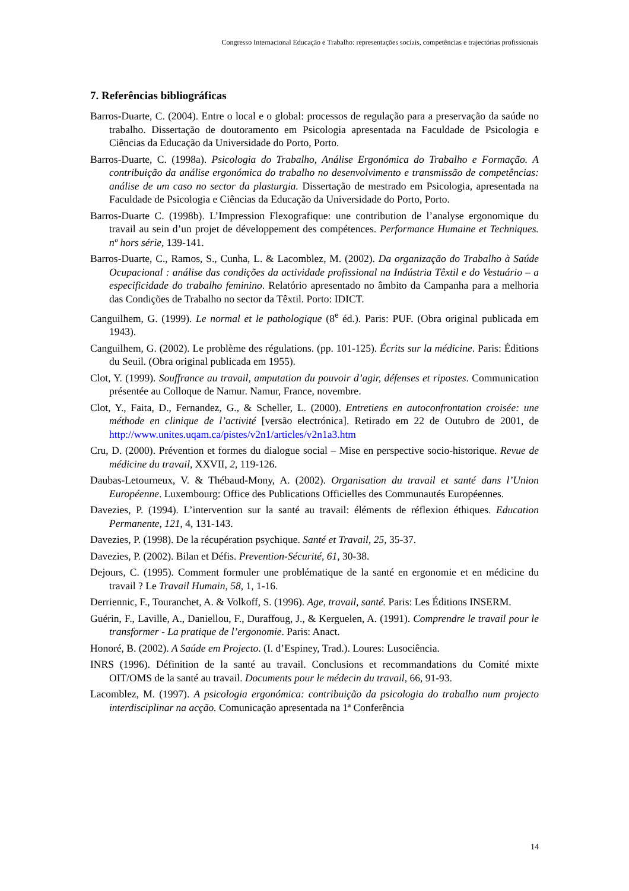Congresso Internacional Educação e Trabalho: representações sociais, competências e trajectórias profissionais
7. Referências bibliográficas
Barros-Duarte, C. (2004). Entre o local e o global: processos de regulação para a preservação da saúde no trabalho. Dissertação de doutoramento em Psicologia apresentada na Faculdade de Psicologia e Ciências da Educação da Universidade do Porto, Porto.
Barros-Duarte, C. (1998a). Psicologia do Trabalho, Análise Ergonómica do Trabalho e Formação. A contribuição da análise ergonómica do trabalho no desenvolvimento e transmissão de competências: análise de um caso no sector da plasturgia. Dissertação de mestrado em Psicologia, apresentada na Faculdade de Psicologia e Ciências da Educação da Universidade do Porto, Porto.
Barros-Duarte C. (1998b). L’Impression Flexografique: une contribution de l’analyse ergonomique du travail au sein d’un projet de développement des compétences. Performance Humaine et Techniques. nº hors série, 139-141.
Barros-Duarte, C., Ramos, S., Cunha, L. & Lacomblez, M. (2002). Da organização do Trabalho à Saúde Ocupacional : análise das condições da actividade profissional na Indústria Têxtil e do Vestuário – a especificidade do trabalho feminino. Relatório apresentado no âmbito da Campanha para a melhoria das Condições de Trabalho no sector da Têxtil. Porto: IDICT.
Canguilhem, G. (1999). Le normal et le pathologique (8<sup>e</sup> éd.). Paris: PUF. (Obra original publicada em 1943).
Canguilhem, G. (2002). Le problème des régulations. (pp. 101-125). Écrits sur la médicine. Paris: Éditions du Seuil. (Obra original publicada em 1955).
Clot, Y. (1999). Souffrance au travail, amputation du pouvoir d’agir, défenses et ripostes. Communication présentée au Colloque de Namur. Namur, France, novembre.
Clot, Y., Faita, D., Fernandez, G., & Scheller, L. (2000). Entretiens en autoconfrontation croisée: une méthode en clinique de l’activité [versão electrónica]. Retirado em 22 de Outubro de 2001, de http://www.unites.uqam.ca/pistes/v2n1/articles/v2n1a3.htm
Cru, D. (2000). Prévention et formes du dialogue social – Mise en perspective socio-historique. Revue de médicine du travail, XXVII, 2, 119-126.
Daubas-Letourneux, V. & Thébaud-Mony, A. (2002). Organisation du travail et santé dans l’Union Européenne. Luxembourg: Office des Publications Officielles des Communautés Européennes.
Davezies, P. (1994). L’intervention sur la santé au travail: éléments de réflexion éthiques. Education Permanente, 121, 4, 131-143.
Davezies, P. (1998). De la récupération psychique. Santé et Travail, 25, 35-37.
Davezies, P. (2002). Bilan et Défis. Prevention-Sécurité, 61, 30-38.
Dejours, C. (1995). Comment formuler une problématique de la santé en ergonomie et en médicine du travail ? Le Travail Humain, 58, 1, 1-16.
Derriennic, F., Touranchet, A. & Volkoff, S. (1996). Age, travail, santé. Paris: Les Éditions INSERM.
Guérin, F., Laville, A., Daniellou, F., Duraffoug, J., & Kerguelen, A. (1991). Comprendre le travail pour le transformer - La pratique de l’ergonomie. Paris: Anact.
Honoré, B. (2002). A Saúde em Projecto. (I. d’Espiney, Trad.). Loures: Lusociência.
INRS (1996). Définition de la santé au travail. Conclusions et recommandations du Comité mixte OIT/OMS de la santé au travail. Documents pour le médecin du travail, 66, 91-93.
Lacomblez, M. (1997). A psicologia ergonómica: contribuição da psicologia do trabalho num projecto interdisciplinar na acção. Comunicação apresentada na 1ª Conferência
14